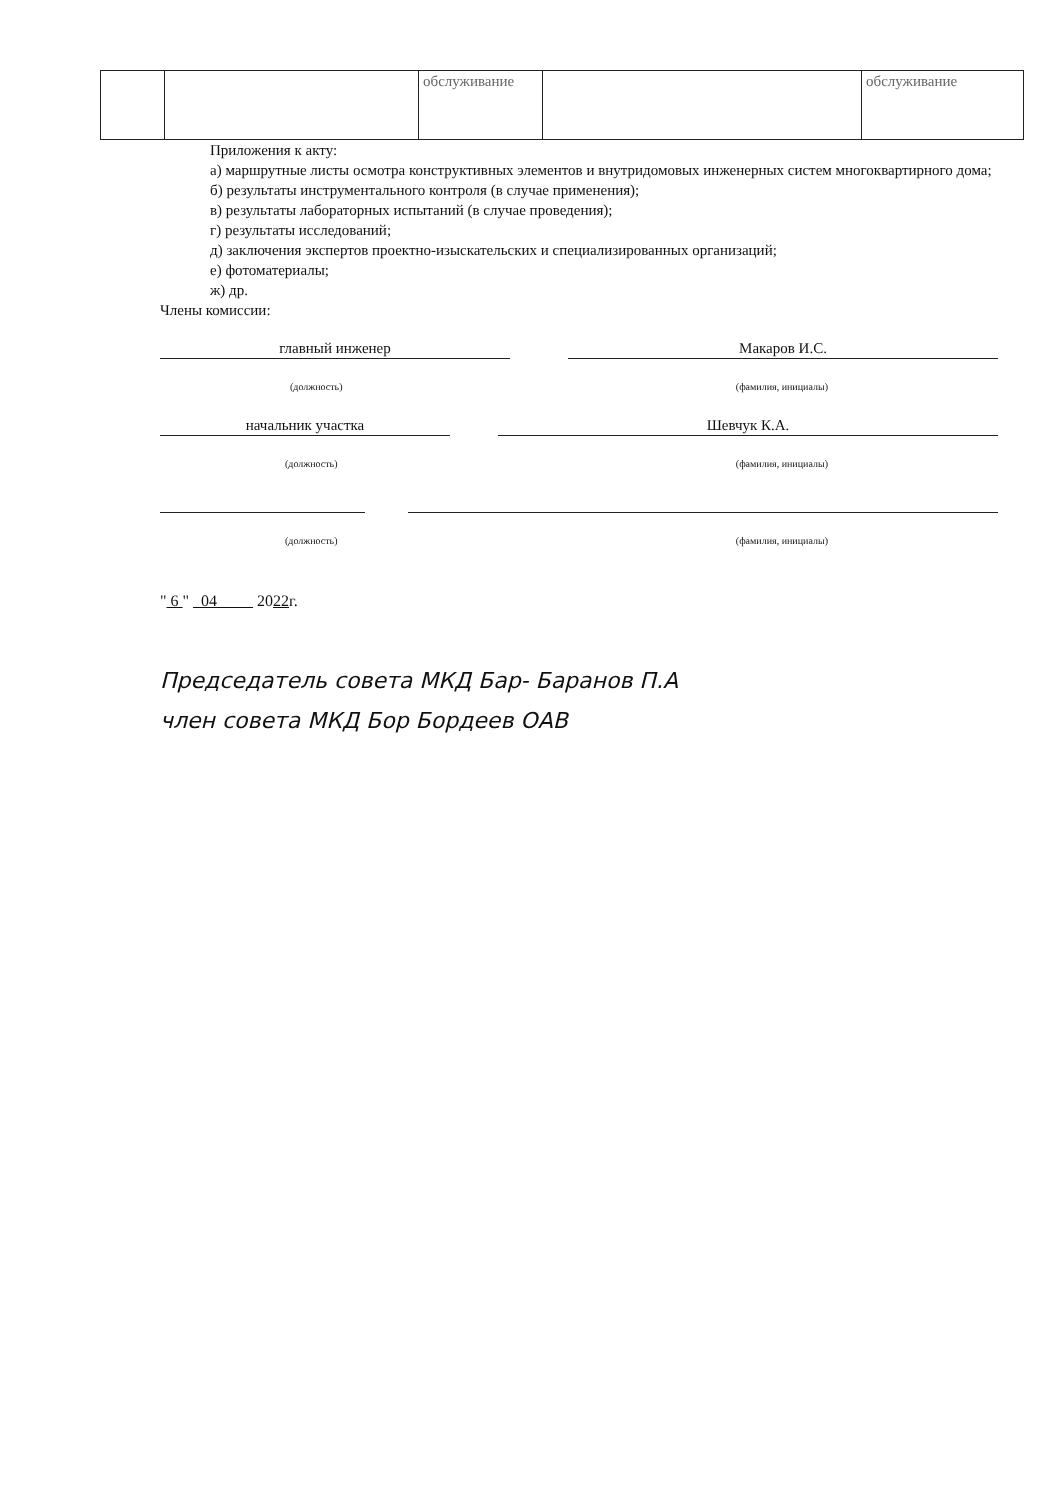| | | обслуживание | | обслуживание |
Приложения к акту:
а) маршрутные листы осмотра конструктивных элементов и внутридомовых инженерных систем многоквартирного дома;
б) результаты инструментального контроля (в случае применения);
в) результаты лабораторных испытаний (в случае проведения);
г) результаты исследований;
д) заключения экспертов проектно-изыскательских и специализированных организаций;
е) фотоматериалы;
ж) др.
Члены комиссии:
главный инженер Макаров И.С.
(должность) (фамилия, инициалы)
начальник участка Шевчук К.А.
(должность) (фамилия, инициалы)
(должность) (фамилия, инициалы)
" 6 " 04 2022г.
Председатель совета МКД Бар- Баранов П.А
член совета МКД Бор Бордеев ОАВ